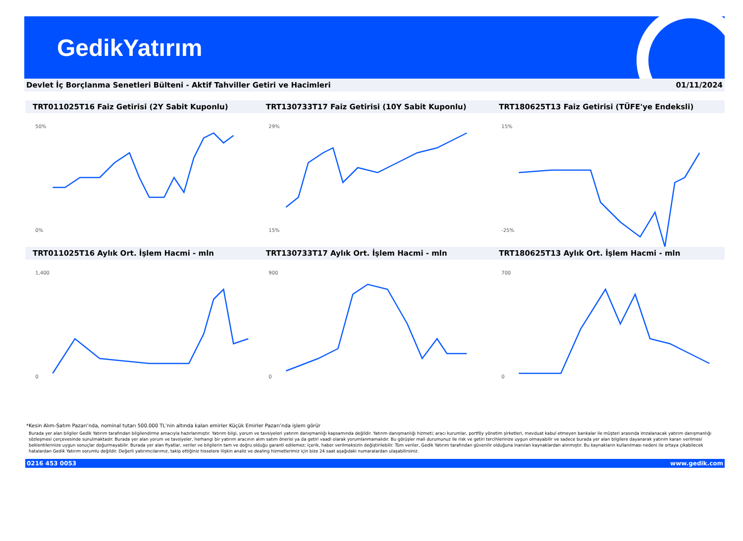GedikYatırım
Devlet İç Borçlanma Senetleri Bülteni - Aktif Tahviller Getiri ve Hacimleri 01/11/2024
TRT011025T16 Faiz Getirisi (2Y Sabit Kuponlu)
TRT130733T17 Faiz Getirisi (10Y Sabit Kuponlu)
TRT180625T13 Faiz Getirisi (TÜFE'ye Endeksli)
50%
0%
29%
15%
15%
-25%
TRT011025T16 Aylık Ort. İşlem Hacmi - mln
TRT130733T17 Aylık Ort. İşlem Hacmi - mln
TRT180625T13 Aylık Ort. İşlem Hacmi - mln
1,400
0
900
0
700
0
*Kesin Alım-Satım Pazarı’nda, nominal tutarı 500.000 TL’nin altında kalan emirler Küçük Emirler Pazarı’nda işlem görür
Burada yer alan bilgiler Gedik Yatırım tarafından bilgilendirme amacıyla hazırlanmıştır. Yatırım bilgi, yorum ve tavsiyeleri yatırım danışmanlığı kapsamında değildir. Yatırım danışmanlığı hizmeti; aracı kurumlar, portföy yönetim şirketleri, mevduat kabul etmeyen bankalar ile müşteri arasında imzalanacak yatırım danışmanlığı sözleşmesi çerçevesinde sunulmaktadır. Burada yer alan yorum ve tavsiyeler, herhangi bir yatırım aracının alım satım önerisi ya da getiri vaadi olarak yorumlanmamalıdır. Bu görüşler mali durumunuz ile risk ve getiri tercihlerinize uygun olmayabilir ve sadece burada yer alan bilgilere dayanarak yatırım kararı verilmesi beklentilerinize uygun sonuçlar doğurmayabilir. Burada yer alan fiyatlar, veriler ve bilgilerin tam ve doğru olduğu garanti edilemez; içerik, haber verilmeksizin değiştirilebilir. Tüm veriler, Gedik Yatırım tarafından güvenilir olduğuna inanılan kaynaklardan alınmıştır. Bu kaynakların kullanılması nedeni ile ortaya çıkabilecek hatalardan Gedik Yatırım sorumlu değildir. Değerli yatırımcılarımız, takip ettiğiniz hisselere ilişkin analiz ve dealing hizmetlerimiz için bize 24 saat aşağıdaki numaralardan ulaşabilirsiniz.
0216 453 0053 www.gedik.com